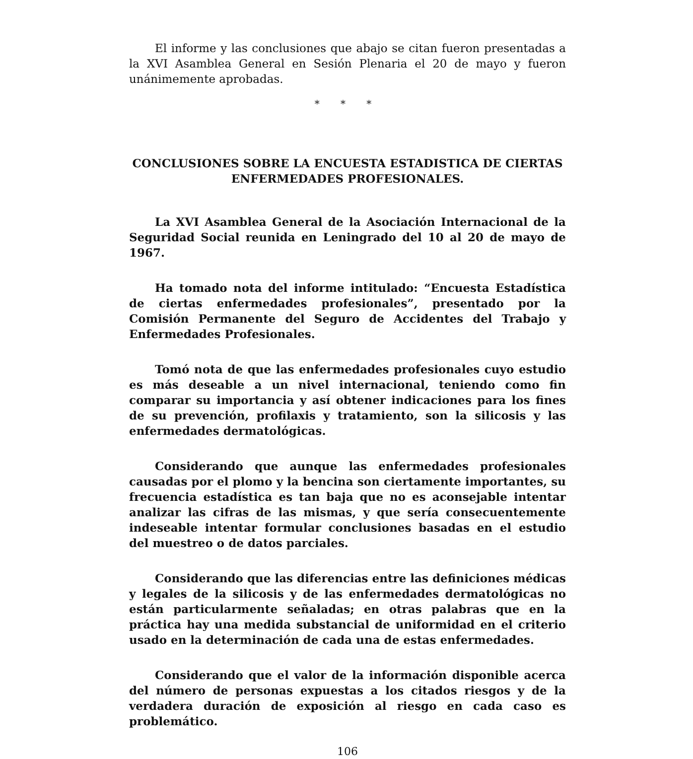El informe y las conclusiones que abajo se citan fueron presentadas a la XVI Asamblea General en Sesión Plenaria el 20 de mayo y fueron unánimemente aprobadas.
* * *
CONCLUSIONES SOBRE LA ENCUESTA ESTADISTICA DE CIERTAS ENFERMEDADES PROFESIONALES.
La XVI Asamblea General de la Asociación Internacional de la Seguridad Social reunida en Leningrado del 10 al 20 de mayo de 1967.
Ha tomado nota del informe intitulado: “Encuesta Estadística de ciertas enfermedades profesionales”, presentado por la Comisión Permanente del Seguro de Accidentes del Trabajo y Enfermedades Profesionales.
Tomó nota de que las enfermedades profesionales cuyo estudio es más deseable a un nivel internacional, teniendo como fin comparar su importancia y así obtener indicaciones para los fines de su prevención, profilaxis y tratamiento, son la silicosis y las enfermedades dermatológicas.
Considerando que aunque las enfermedades profesionales causadas por el plomo y la bencina son ciertamente importantes, su frecuencia estadística es tan baja que no es aconsejable intentar analizar las cifras de las mismas, y que sería consecuentemente indeseable intentar formular conclusiones basadas en el estudio del muestreo o de datos parciales.
Considerando que las diferencias entre las definiciones médicas y legales de la silicosis y de las enfermedades dermatológicas no están particularmente señaladas; en otras palabras que en la práctica hay una medida substancial de uniformidad en el criterio usado en la determinación de cada una de estas enfermedades.
Considerando que el valor de la información disponible acerca del número de personas expuestas a los citados riesgos y de la verdadera duración de exposición al riesgo en cada caso es problemático.
106